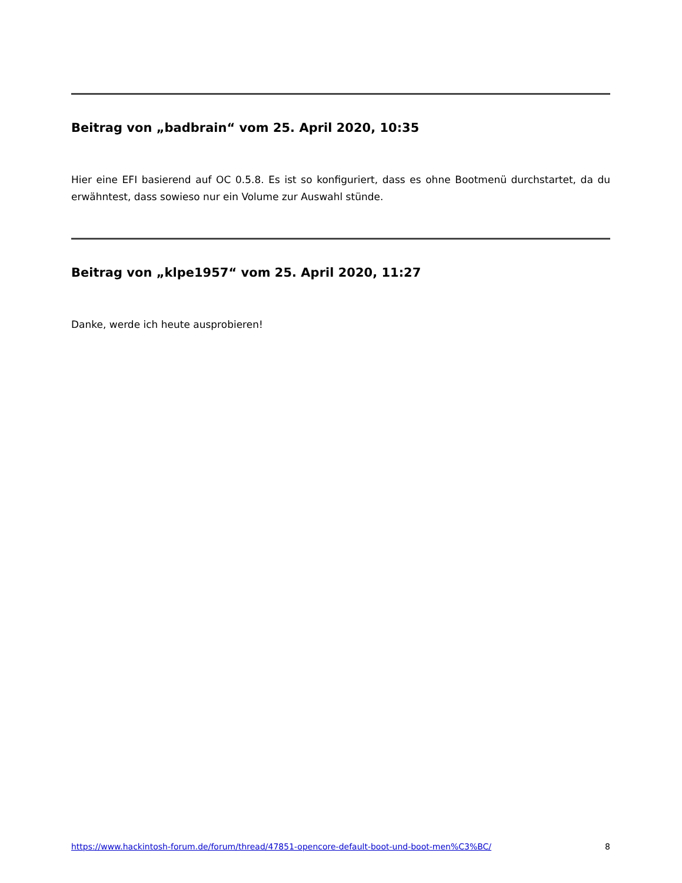Beitrag von „badbrain“ vom 25. April 2020, 10:35
Hier eine EFI basierend auf OC 0.5.8. Es ist so konfiguriert, dass es ohne Bootmenü durchstartet, da du erwähntest, dass sowieso nur ein Volume zur Auswahl stünde.
Beitrag von „klpe1957“ vom 25. April 2020, 11:27
Danke, werde ich heute ausprobieren!
https://www.hackintosh-forum.de/forum/thread/47851-opencore-default-boot-und-boot-men%C3%BC/ 8